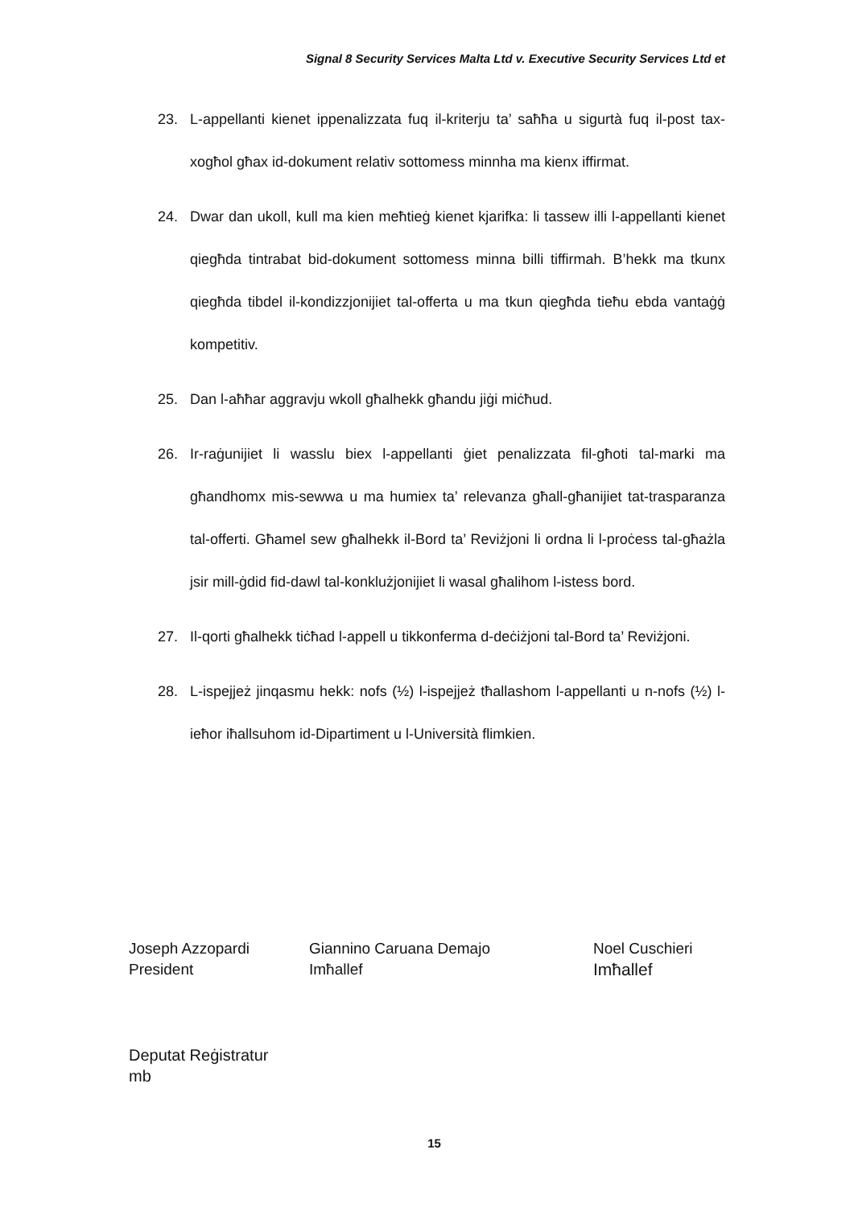Signal 8 Security Services Malta Ltd v. Executive Security Services Ltd et
23. L-appellanti kienet ippenalizzata fuq il-kriterju ta’ saħħa u sigurtà fuq il-post tax-xogħol għax id-dokument relativ sottomess minnha ma kienx iffirmat.
24. Dwar dan ukoll, kull ma kien meħtieġ kienet kjarifka: li tassew illi l-appellanti kienet qiegħda tintrabat bid-dokument sottomess minna billi tiffirmah. B’hekk ma tkunx qiegħda tibdel il-kondizzjonijiet tal-offerta u ma tkun qiegħda tieħu ebda vantaġġ kompetitiv.
25. Dan l-aħħar aggravju wkoll għalhekk għandu jiġi miċħud.
26. Ir-raġunijiet li wasslu biex l-appellanti ġiet penalizzata fil-għoti tal-marki ma għandhomx mis-sewwa u ma humiex ta’ relevanza għall-għanijiet tat-trasparanza tal-offerti. Għamel sew għalhekk il-Bord ta’ Reviżjoni li ordna li l-proċess tal-għażla jsir mill-ġdid fid-dawl tal-konklużjonijiet li wasal għalihom l-istess bord.
27. Il-qorti għalhekk tiċħad l-appell u tikkonferma d-deċiżjoni tal-Bord ta’ Reviżjoni.
28. L-ispejjeż jinqasmu hekk: nofs (½) l-ispejjeż tħallashom l-appellanti u n-nofs (½) l-ieħor iħallsuhom id-Dipartiment u l-Università flimkien.
Joseph Azzopardi
President
Giannino Caruana Demajo
Imħallef
Noel Cuschieri
Imħallef
Deputat Reġistratur
mb
15